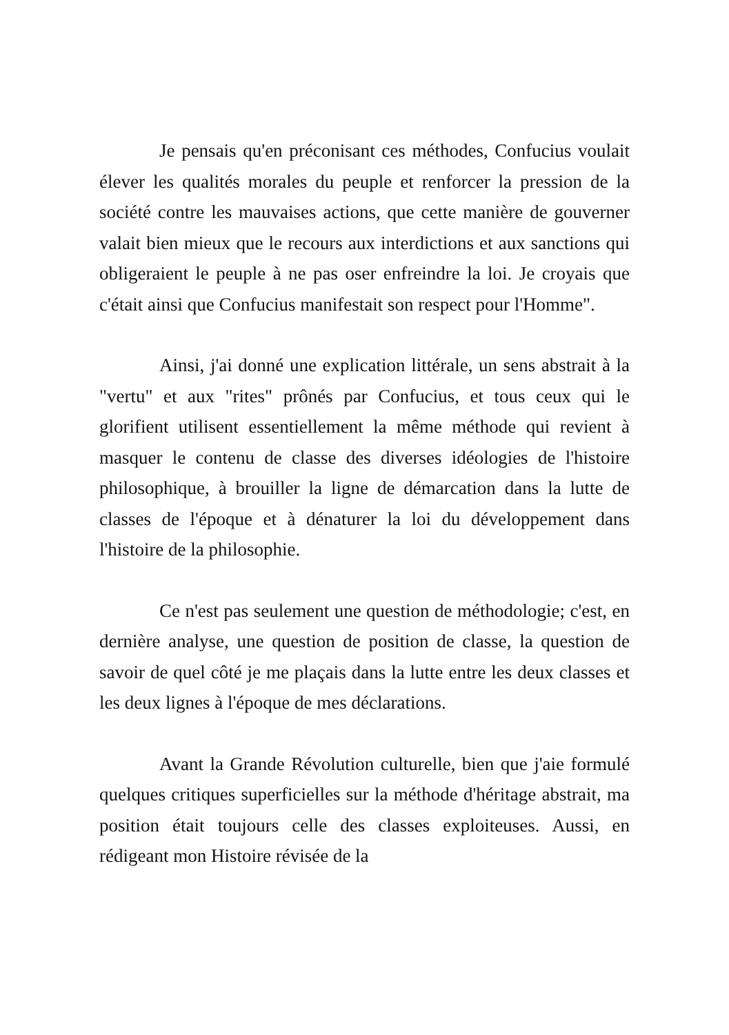Je pensais qu'en préconisant ces méthodes, Confucius voulait élever les qualités morales du peuple et renforcer la pression de la société contre les mauvaises actions, que cette manière de gouverner valait bien mieux que le recours aux interdictions et aux sanctions qui obligeraient le peuple à ne pas oser enfreindre la loi. Je croyais que c'était ainsi que Confucius manifestait son respect pour l'Homme".
Ainsi, j'ai donné une explication littérale, un sens abstrait à la "vertu" et aux "rites" prônés par Confucius, et tous ceux qui le glorifient utilisent essentiellement la même méthode qui revient à masquer le contenu de classe des diverses idéologies de l'histoire philosophique, à brouiller la ligne de démarcation dans la lutte de classes de l'époque et à dénaturer la loi du développement dans l'histoire de la philosophie.
Ce n'est pas seulement une question de méthodologie; c'est, en dernière analyse, une question de position de classe, la question de savoir de quel côté je me plaçais dans la lutte entre les deux classes et les deux lignes à l'époque de mes déclarations.
Avant la Grande Révolution culturelle, bien que j'aie formulé quelques critiques superficielles sur la méthode d'héritage abstrait, ma position était toujours celle des classes exploiteuses. Aussi, en rédigeant mon Histoire révisée de la